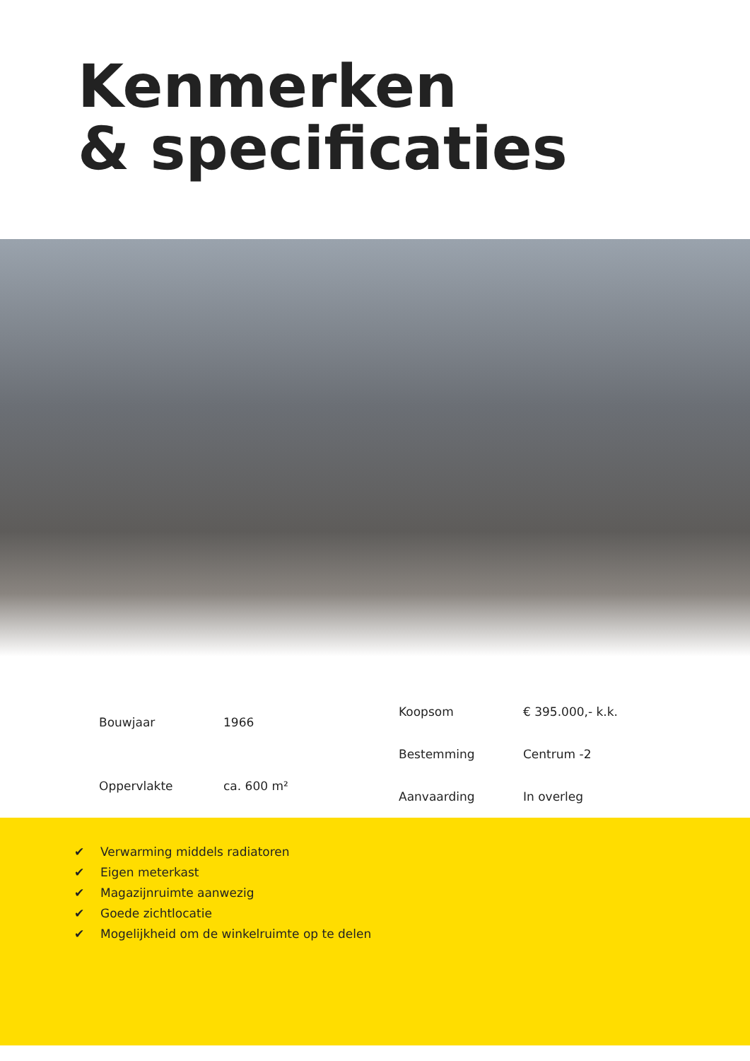Kenmerken
& specificaties
| Bouwjaar | 1966 |
| Oppervlakte | ca. 600 m² |
| Koopsom | € 395.000,- k.k. |
| Bestemming | Centrum -2 |
| Aanvaarding | In overleg |
✔ Verwarming middels radiatoren
✔ Eigen meterkast
✔ Magazijnruimte aanwezig
✔ Goede zichtlocatie
✔ Mogelijkheid om de winkelruimte op te delen